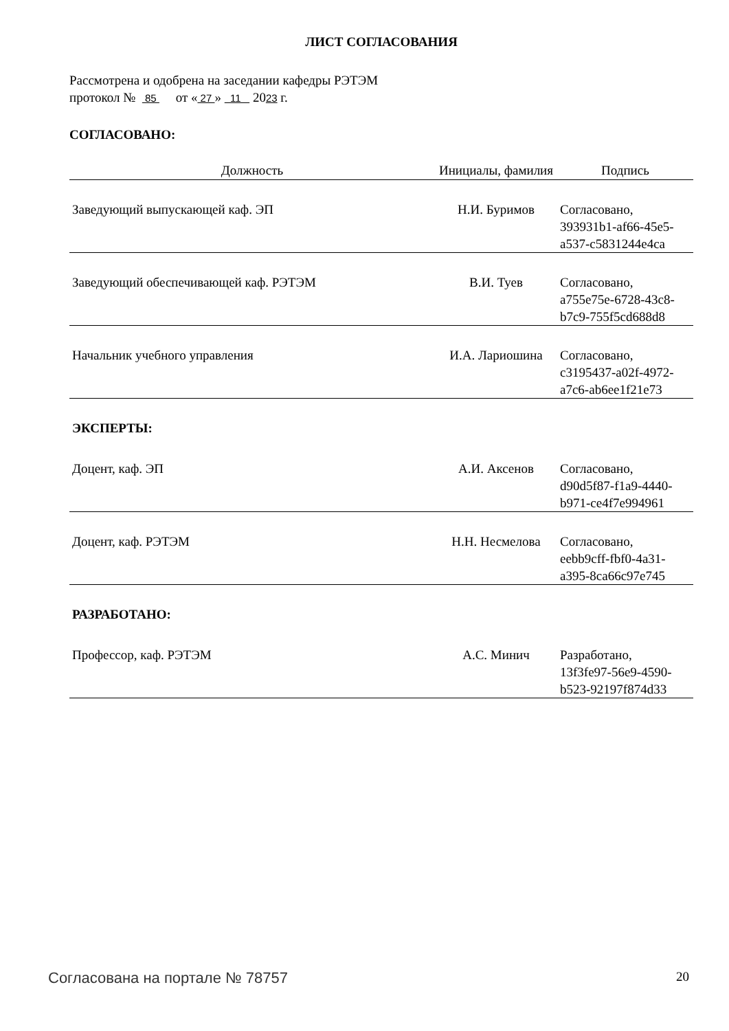ЛИСТ СОГЛАСОВАНИЯ
Рассмотрена и одобрена на заседании кафедры РЭТЭМ
протокол № 85 от « 27 » 11 2023 г.
СОГЛАСОВАНО:
| Должность | Инициалы, фамилия | Подпись |
| --- | --- | --- |
| Заведующий выпускающей каф. ЭП | Н.И. Буримов | Согласовано, 393931b1-af66-45e5- a537-c5831244e4ca |
| Заведующий обеспечивающей каф. РЭТЭМ | В.И. Туев | Согласовано, a755e75e-6728-43c8- b7c9-755f5cd688d8 |
| Начальник учебного управления | И.А. Лариошина | Согласовано, c3195437-a02f-4972- a7c6-ab6ee1f21e73 |
| ЭКСПЕРТЫ: | | |
| Доцент, каф. ЭП | А.И. Аксенов | Согласовано, d90d5f87-f1a9-4440- b971-ce4f7e994961 |
| Доцент, каф. РЭТЭМ | Н.Н. Несмелова | Согласовано, eebb9cff-fbf0-4a31- a395-8ca66c97e745 |
| РАЗРАБОТАНО: | | |
| Профессор, каф. РЭТЭМ | А.С. Минич | Разработано, 13f3fe97-56e9-4590- b523-92197f874d33 |
Согласована на портале № 78757 20